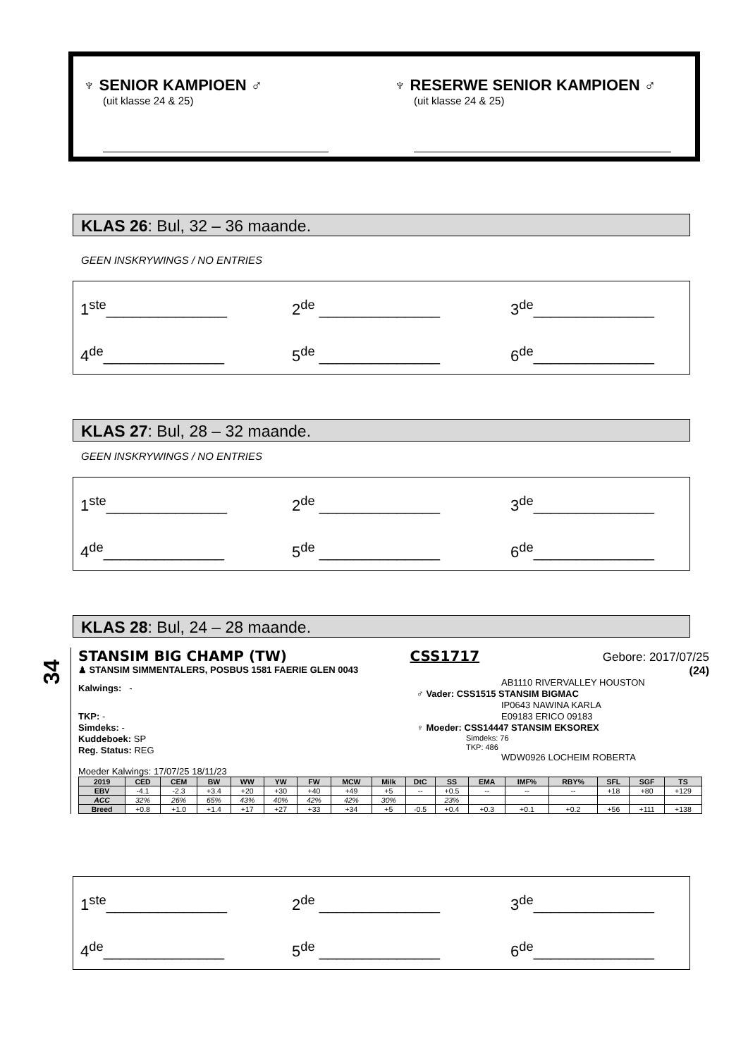♆ SENIOR KAMPIOEN ♂
(uit klasse 24 & 25)
♆ RESERWE SENIOR KAMPIOEN ♂
(uit klasse 24 & 25)
KLAS 26: Bul, 32 – 36 maande.
GEEN INSKRYWINGS / NO ENTRIES
1<sup>ste</sup>______________ 2<sup>de</sup> ______________ 3<sup>de</sup>______________ 4<sup>de</sup>______________ 5<sup>de</sup> ______________ 6<sup>de</sup>______________
KLAS 27: Bul, 28 – 32 maande.
GEEN INSKRYWINGS / NO ENTRIES
1<sup>ste</sup>______________ 2<sup>de</sup> ______________ 3<sup>de</sup>______________ 4<sup>de</sup>______________ 5<sup>de</sup> ______________ 6<sup>de</sup>______________
KLAS 28: Bul, 24 – 28 maande.
34
STANSIM BIG CHAMP (TW) CSS1717 Gebore: 2017/07/25
♟ STANSIM SIMMENTALERS, POSBUS 1581 FAERIE GLEN 0043 (24)
Kalwings: -
TKP: -
Simdeks: -
Kuddeboek: SP
Reg. Status: REG
AB1110 RIVERVALLEY HOUSTON
♂ Vader: CSS1515 STANSIM BIGMAC
IP0643 NAWINA KARLA
E09183 ERICO 09183
♀ Moeder: CSS14447 STANSIM EKSOREX
Simdeks: 76
TKP: 486
WDW0926 LOCHEIM ROBERTA
Moeder Kalwings: 17/07/25 18/11/23
| 2019 | CED | CEM | BW | WW | YW | FW | MCW | Milk | DtC | SS | EMA | IMF% | RBY% | SFL | SGF | TS |
| --- | --- | --- | --- | --- | --- | --- | --- | --- | --- | --- | --- | --- | --- | --- | --- | --- |
| EBV | -4.1 | -2.3 | +3.4 | +20 | +30 | +40 | +49 | +5 | -- | +0.5 | -- | -- | -- | +18 | +80 | +129 |
| ACC | 32% | 26% | 65% | 43% | 40% | 42% | 42% | 30% | | 23% | | | | | | |
| Breed | +0.8 | +1.0 | +1.4 | +17 | +27 | +33 | +34 | +5 | -0.5 | +0.4 | +0.3 | +0.1 | +0.2 | +56 | +111 | +138 |
1<sup>ste</sup>______________ 2<sup>de</sup> ______________ 3<sup>de</sup>______________ 4<sup>de</sup>______________ 5<sup>de</sup> ______________ 6<sup>de</sup>______________